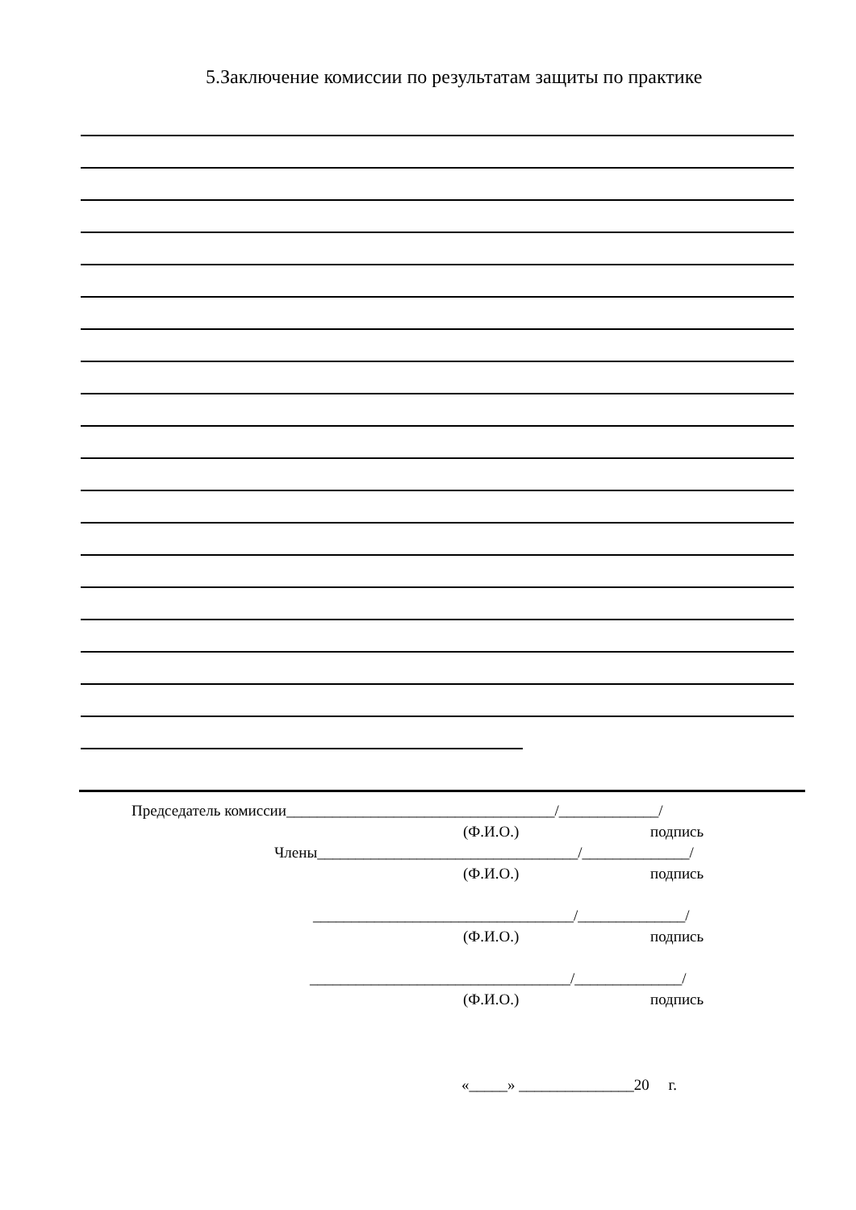5.Заключение комиссии по результатам защиты по практике
Председатель комиссии___________________________________/_____________/
(Ф.И.О.) подпись
Члены__________________________________/______________/
(Ф.И.О.) подпись
__________________________________/______________/
(Ф.И.О.) подпись
__________________________________/______________/
(Ф.И.О.) подпись
«_____» _______________20 г.